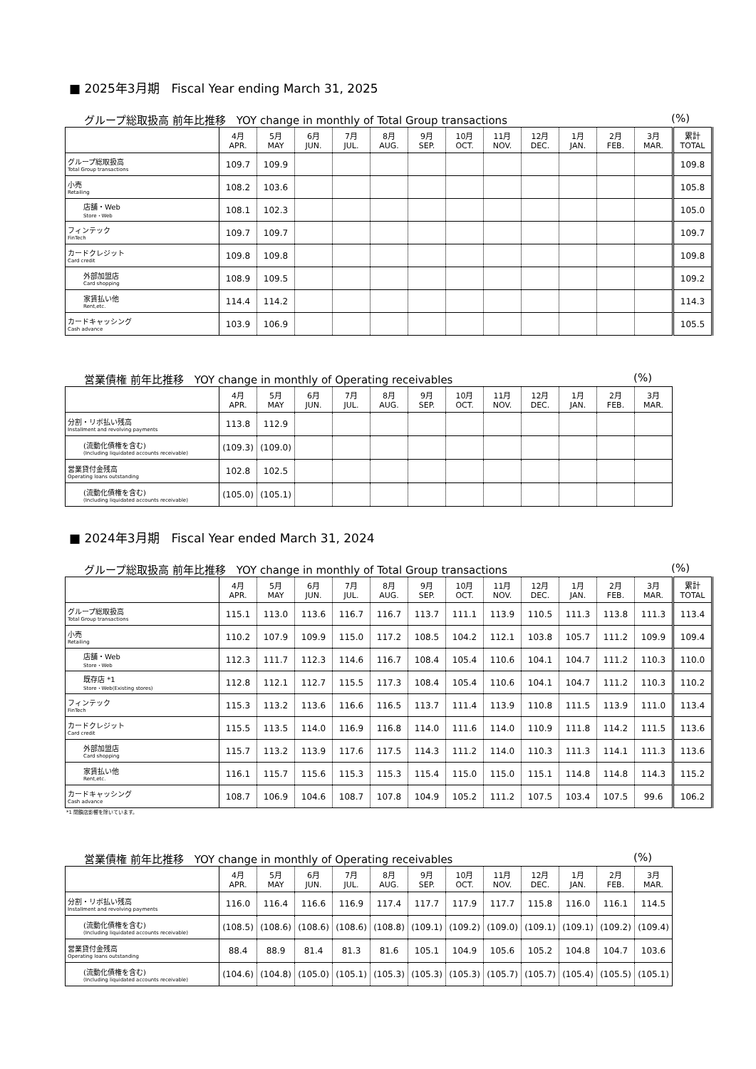■ 2025年3月期　Fiscal Year ending March 31, 2025
グループ総取扱高 前年比推移　YOY change in monthly of Total Group transactions (%)
| | 4月 APR. | 5月 MAY | 6月 JUN. | 7月 JUL. | 8月 AUG. | 9月 SEP. | 10月 OCT. | 11月 NOV. | 12月 DEC. | 1月 JAN. | 2月 FEB. | 3月 MAR. | 累計 TOTAL |
| グループ総取扱高 Total Group transactions | 109.7 | 109.9 | | | | | | | | | | | 109.8 |
| 小売 Retailing | 108.2 | 103.6 | | | | | | | | | | | 105.8 |
| 店舗・Web Store・Web | 108.1 | 102.3 | | | | | | | | | | | 105.0 |
| フィンテック FinTech | 109.7 | 109.7 | | | | | | | | | | | 109.7 |
| カードクレジット Card credit | 109.8 | 109.8 | | | | | | | | | | | 109.8 |
| 外部加盟店 Card shopping | 108.9 | 109.5 | | | | | | | | | | | 109.2 |
| 家賃払い他 Rent,etc. | 114.4 | 114.2 | | | | | | | | | | | 114.3 |
| カードキャッシング Cash advance | 103.9 | 106.9 | | | | | | | | | | | 105.5 |
営業債権 前年比推移　YOY change in monthly of Operating receivables (%)
| | 4月 APR. | 5月 MAY | 6月 JUN. | 7月 JUL. | 8月 AUG. | 9月 SEP. | 10月 OCT. | 11月 NOV. | 12月 DEC. | 1月 JAN. | 2月 FEB. | 3月 MAR. |
| 分割・リボ払い残高 Installment and revolving payments | 113.8 | 112.9 | | | | | | | | | | |
| (流動化債権を含む) (Including liquidated accounts receivable) | (109.3) | (109.0) | | | | | | | | | | |
| 営業貸付金残高 Operating loans outstanding | 102.8 | 102.5 | | | | | | | | | | |
| (流動化債権を含む) (Including liquidated accounts receivable) | (105.0) | (105.1) | | | | | | | | | | |
■ 2024年3月期　Fiscal Year ended March 31, 2024
グループ総取扱高 前年比推移　YOY change in monthly of Total Group transactions (%)
| | 4月 APR. | 5月 MAY | 6月 JUN. | 7月 JUL. | 8月 AUG. | 9月 SEP. | 10月 OCT. | 11月 NOV. | 12月 DEC. | 1月 JAN. | 2月 FEB. | 3月 MAR. | 累計 TOTAL |
| グループ総取扱高 Total Group transactions | 115.1 | 113.0 | 113.6 | 116.7 | 116.7 | 113.7 | 111.1 | 113.9 | 110.5 | 111.3 | 113.8 | 111.3 | 113.4 |
| 小売 Retailing | 110.2 | 107.9 | 109.9 | 115.0 | 117.2 | 108.5 | 104.2 | 112.1 | 103.8 | 105.7 | 111.2 | 109.9 | 109.4 |
| 店舗・Web Store・Web | 112.3 | 111.7 | 112.3 | 114.6 | 116.7 | 108.4 | 105.4 | 110.6 | 104.1 | 104.7 | 111.2 | 110.3 | 110.0 |
| 既存店 *1 Store・Web(Existing stores) | 112.8 | 112.1 | 112.7 | 115.5 | 117.3 | 108.4 | 105.4 | 110.6 | 104.1 | 104.7 | 111.2 | 110.3 | 110.2 |
| フィンテック FinTech | 115.3 | 113.2 | 113.6 | 116.6 | 116.5 | 113.7 | 111.4 | 113.9 | 110.8 | 111.5 | 113.9 | 111.0 | 113.4 |
| カードクレジット Card credit | 115.5 | 113.5 | 114.0 | 116.9 | 116.8 | 114.0 | 111.6 | 114.0 | 110.9 | 111.8 | 114.2 | 111.5 | 113.6 |
| 外部加盟店 Card shopping | 115.7 | 113.2 | 113.9 | 117.6 | 117.5 | 114.3 | 111.2 | 114.0 | 110.3 | 111.3 | 114.1 | 111.3 | 113.6 |
| 家賃払い他 Rent,etc. | 116.1 | 115.7 | 115.6 | 115.3 | 115.3 | 115.4 | 115.0 | 115.0 | 115.1 | 114.8 | 114.8 | 114.3 | 115.2 |
| カードキャッシング Cash advance | 108.7 | 106.9 | 104.6 | 108.7 | 107.8 | 104.9 | 105.2 | 111.2 | 107.5 | 103.4 | 107.5 | 99.6 | 106.2 |
*1 閉鎖店影響を除いています。
営業債権 前年比推移　YOY change in monthly of Operating receivables (%)
| | 4月 APR. | 5月 MAY | 6月 JUN. | 7月 JUL. | 8月 AUG. | 9月 SEP. | 10月 OCT. | 11月 NOV. | 12月 DEC. | 1月 JAN. | 2月 FEB. | 3月 MAR. |
| 分割・リボ払い残高 Installment and revolving payments | 116.0 | 116.4 | 116.6 | 116.9 | 117.4 | 117.7 | 117.9 | 117.7 | 115.8 | 116.0 | 116.1 | 114.5 |
| (流動化債権を含む) (Including liquidated accounts receivable) | (108.5) | (108.6) | (108.6) | (108.6) | (108.8) | (109.1) | (109.2) | (109.0) | (109.1) | (109.1) | (109.2) | (109.4) |
| 営業貸付金残高 Operating loans outstanding | 88.4 | 88.9 | 81.4 | 81.3 | 81.6 | 105.1 | 104.9 | 105.6 | 105.2 | 104.8 | 104.7 | 103.6 |
| (流動化債権を含む) (Including liquidated accounts receivable) | (104.6) | (104.8) | (105.0) | (105.1) | (105.3) | (105.3) | (105.3) | (105.7) | (105.7) | (105.4) | (105.5) | (105.1) |